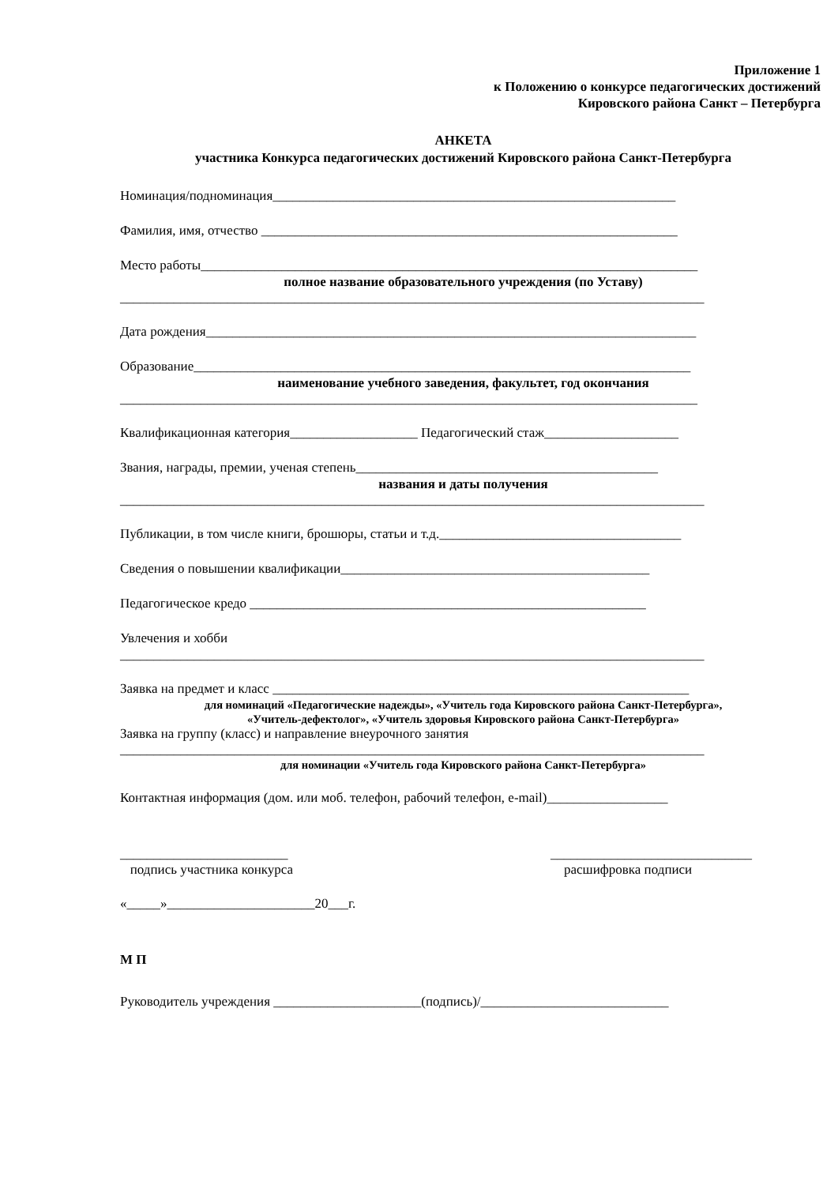Приложение 1
к Положению о конкурсе педагогических достижений
Кировского района Санкт – Петербурга
АНКЕТА
участника Конкурса педагогических достижений Кировского района Санкт-Петербурга
Номинация/подноминация____________________________________________________________
Фамилия, имя, отчество ______________________________________________________________
Место работы__________________________________________________________________________
полное название образовательного учреждения (по Уставу)
_______________________________________________________________________________________
Дата рождения_________________________________________________________________________
Образование__________________________________________________________________________
наименование учебного заведения, факультет, год окончания
______________________________________________________________________________________
Квалификационная категория___________________ Педагогический стаж____________________
Звания, награды, премии, ученая степень_____________________________________________
названия и даты получения
_______________________________________________________________________________________
Публикации, в том числе книги, брошюры, статьи и т.д.____________________________________
Сведения о повышении квалификации______________________________________________
Педагогическое кредо ___________________________________________________________
Увлечения и хобби
_______________________________________________________________________________________
Заявка на предмет и класс ______________________________________________________________
для номинаций «Педагогические надежды», «Учитель года Кировского района Санкт-Петербурга»,
«Учитель-дефектолог», «Учитель здоровья Кировского района Санкт-Петербурга»
Заявка на группу (класс) и направление внеурочного занятия
_______________________________________________________________________________________
для номинации «Учитель года Кировского района Санкт-Петербурга»
Контактная информация (дом. или моб. телефон, рабочий телефон, e-mail)__________________
_________________________
подпись участника конкурса
______________________________
расшифровка подписи
«_____»______________________20___г.
М П
Руководитель учреждения ______________________(подпись)/____________________________